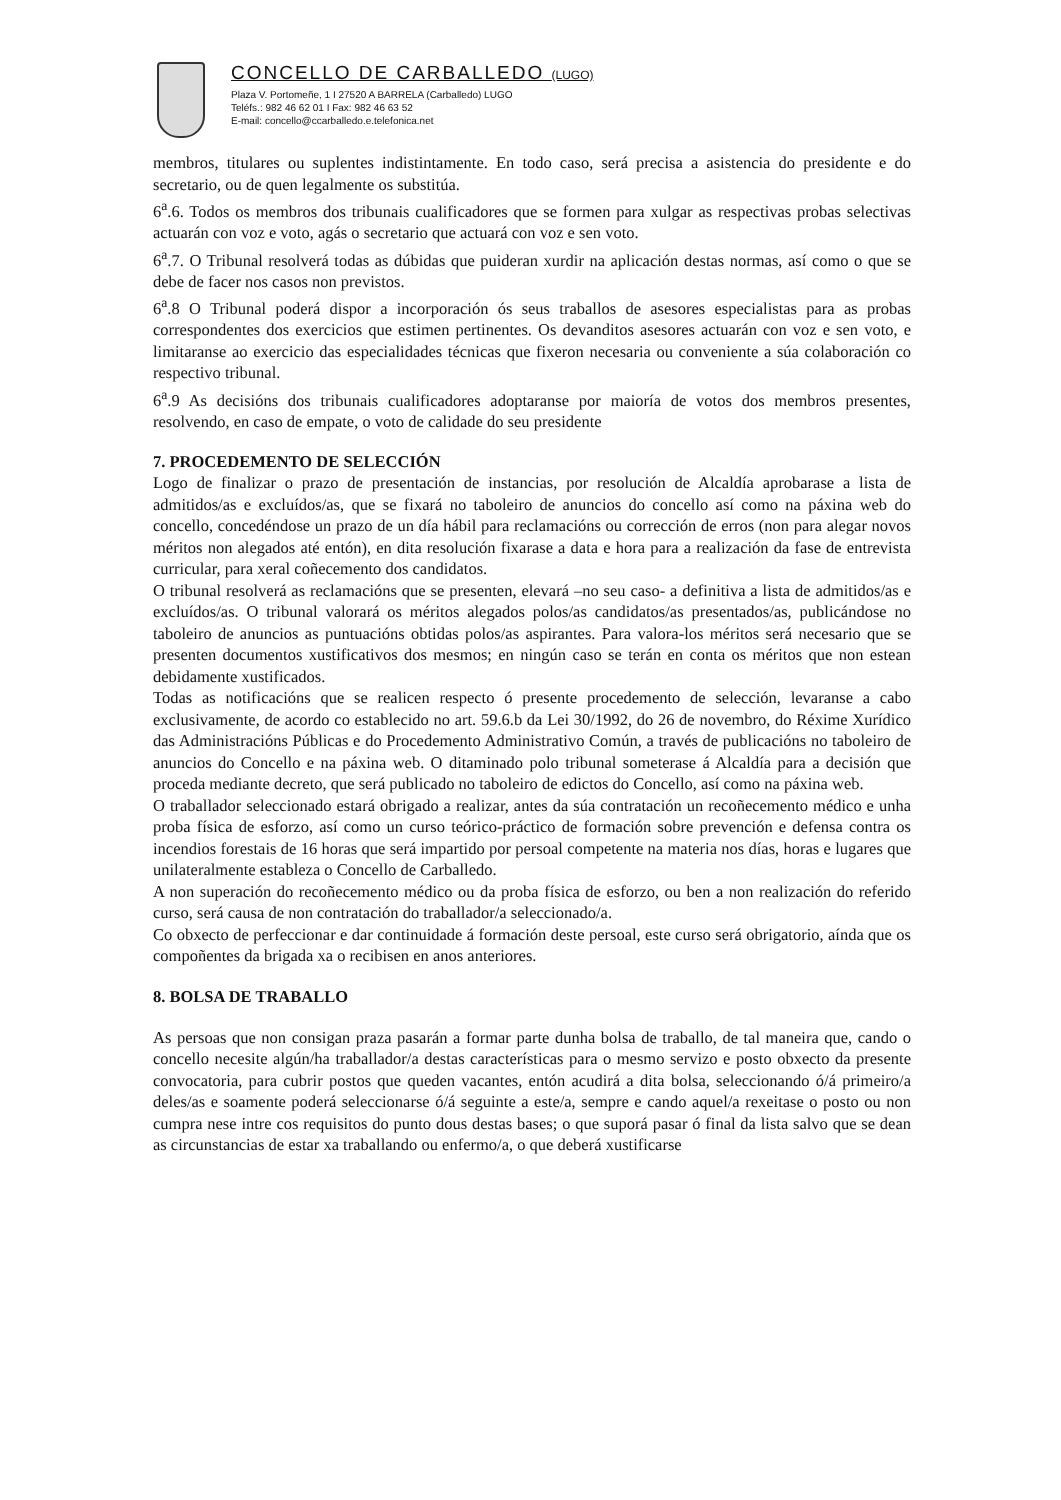CONCELLO DE CARBALLEDO (LUGO)
Plaza V. Portomeñe, 1 I 27520 A BARRELA (Carballedo) LUGO
Teléfs.: 982 46 62 01 I Fax: 982 46 63 52
E-mail: concello@ccarballedo.e.telefonica.net
membros, titulares ou suplentes indistintamente. En todo caso, será precisa a asistencia do presidente e do secretario, ou de quen legalmente os substitúa.
6<sup>a</sup>.6. Todos os membros dos tribunais cualificadores que se formen para xulgar as respectivas probas selectivas actuarán con voz e voto, agás o secretario que actuará con voz e sen voto.
6<sup>a</sup>.7. O Tribunal resolverá todas as dúbidas que puideran xurdir na aplicación destas normas, así como o que se debe de facer nos casos non previstos.
6<sup>a</sup>.8 O Tribunal poderá dispor a incorporación ós seus traballos de asesores especialistas para as probas correspondentes dos exercicios que estimen pertinentes. Os devanditos asesores actuarán con voz e sen voto, e limitaranse ao exercicio das especialidades técnicas que fixeron necesaria ou conveniente a súa colaboración co respectivo tribunal.
6<sup>a</sup>.9 As decisións dos tribunais cualificadores adoptaranse por maioría de votos dos membros presentes, resolvendo, en caso de empate, o voto de calidade do seu presidente
7. PROCEDEMENTO DE SELECCIÓN
Logo de finalizar o prazo de presentación de instancias, por resolución de Alcaldía aprobarase a lista de admitidos/as e excluídos/as, que se fixará no taboleiro de anuncios do concello así como na páxina web do concello, concedéndose un prazo de un día hábil para reclamacións ou corrección de erros (non para alegar novos méritos non alegados até entón), en dita resolución fixarase a data e hora para a realización da fase de entrevista curricular, para xeral coñecemento dos candidatos.
O tribunal resolverá as reclamacións que se presenten, elevará –no seu caso- a definitiva a lista de admitidos/as e excluídos/as. O tribunal valorará os méritos alegados polos/as candidatos/as presentados/as, publicándose no taboleiro de anuncios as puntuacións obtidas polos/as aspirantes. Para valora-los méritos será necesario que se presenten documentos xustificativos dos mesmos; en ningún caso se terán en conta os méritos que non estean debidamente xustificados.
Todas as notificacións que se realicen respecto ó presente procedemento de selección, levaranse a cabo exclusivamente, de acordo co establecido no art. 59.6.b da Lei 30/1992, do 26 de novembro, do Réxime Xurídico das Administracións Públicas e do Procedemento Administrativo Común, a través de publicacións no taboleiro de anuncios do Concello e na páxina web. O ditaminado polo tribunal someterase á Alcaldía para a decisión que proceda mediante decreto, que será publicado no taboleiro de edictos do Concello, así como na páxina web.
O traballador seleccionado estará obrigado a realizar, antes da súa contratación un recoñecemento médico e unha proba física de esforzo, así como un curso teórico-práctico de formación sobre prevención e defensa contra os incendios forestais de 16 horas que será impartido por persoal competente na materia nos días, horas e lugares que unilateralmente estableza o Concello de Carballedo.
A non superación do recoñecemento médico ou da proba física de esforzo, ou ben a non realización do referido curso, será causa de non contratación do traballador/a seleccionado/a.
Co obxecto de perfeccionar e dar continuidade á formación deste persoal, este curso será obrigatorio, aínda que os compoñentes da brigada xa o recibisen en anos anteriores.
8. BOLSA DE TRABALLO
As persoas que non consigan praza pasarán a formar parte dunha bolsa de traballo, de tal maneira que, cando o concello necesite algún/ha traballador/a destas características para o mesmo servizo e posto obxecto da presente convocatoria, para cubrir postos que queden vacantes, entón acudirá a dita bolsa, seleccionando ó/á primeiro/a deles/as e soamente poderá seleccionarse ó/á seguinte a este/a, sempre e cando aquel/a rexeitase o posto ou non cumpra nese intre cos requisitos do punto dous destas bases; o que suporá pasar ó final da lista salvo que se dean as circunstancias de estar xa traballando ou enfermo/a, o que deberá xustificarse